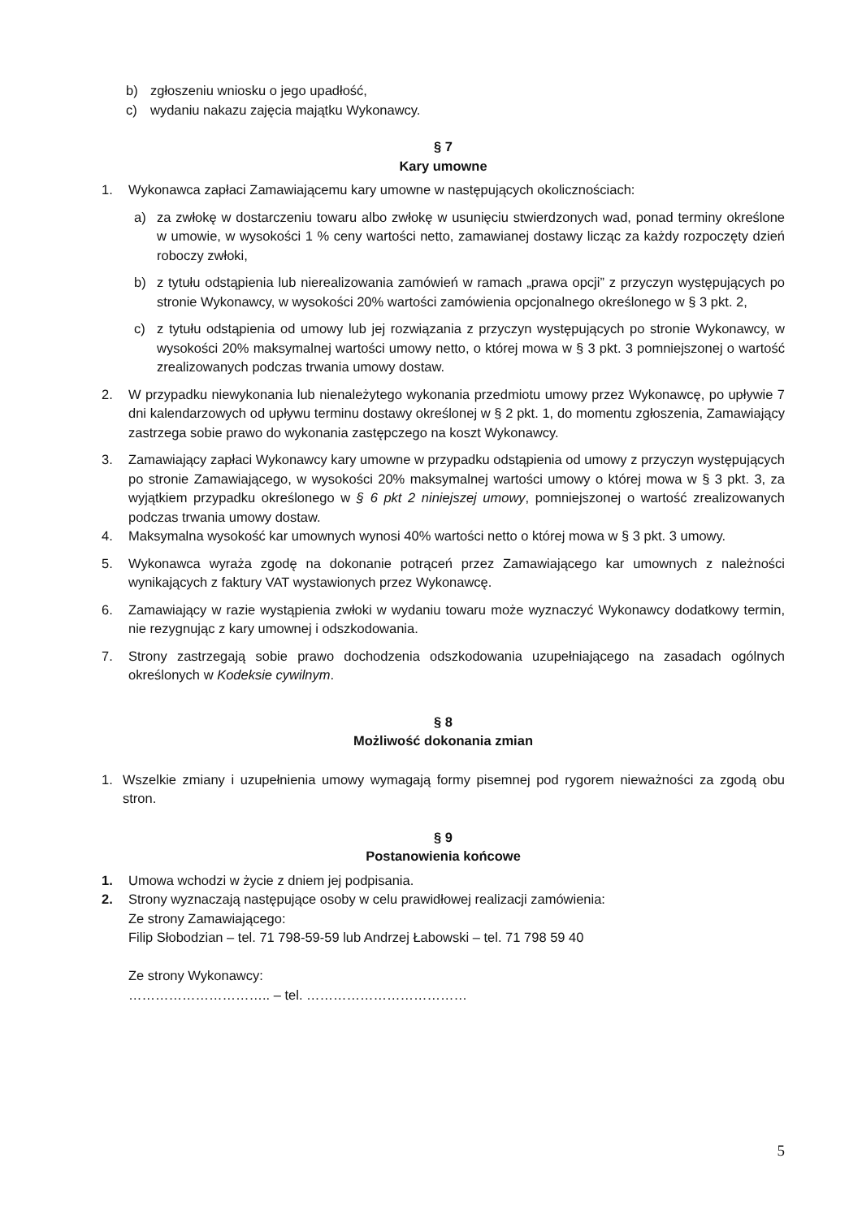b) zgłoszeniu wniosku o jego upadłość,
c) wydaniu nakazu zajęcia majątku Wykonawcy.
§ 7
Kary umowne
1. Wykonawca zapłaci Zamawiającemu kary umowne w następujących okolicznościach:
a) za zwłokę w dostarczeniu towaru albo zwłokę w usunięciu stwierdzonych wad, ponad terminy określone w umowie, w wysokości 1 % ceny wartości netto, zamawianej dostawy licząc za każdy rozpoczęty dzień roboczy zwłoki,
b) z tytułu odstąpienia lub nierealizowania zamówień w ramach „prawa opcji” z przyczyn występujących po stronie Wykonawcy, w wysokości 20% wartości zamówienia opcjonalnego określonego w § 3 pkt. 2,
c) z tytułu odstąpienia od umowy lub jej rozwiązania z przyczyn występujących po stronie Wykonawcy, w wysokości 20% maksymalnej wartości umowy netto, o której mowa w § 3 pkt. 3 pomniejszonej o wartość zrealizowanych podczas trwania umowy dostaw.
2. W przypadku niewykonania lub nienależytego wykonania przedmiotu umowy przez Wykonawcę, po upływie 7 dni kalendarzowych od upływu terminu dostawy określonej w § 2 pkt. 1, do momentu zgłoszenia, Zamawiający zastrzega sobie prawo do wykonania zastępczego na koszt Wykonawcy.
3. Zamawiający zapłaci Wykonawcy kary umowne w przypadku odstąpienia od umowy z przyczyn występujących po stronie Zamawiającego, w wysokości 20% maksymalnej wartości umowy o której mowa w § 3 pkt. 3, za wyjątkiem przypadku określonego w § 6 pkt 2 niniejszej umowy, pomniejszonej o wartość zrealizowanych podczas trwania umowy dostaw.
4. Maksymalna wysokość kar umownych wynosi 40% wartości netto o której mowa w § 3 pkt. 3 umowy.
5. Wykonawca wyraża zgodę na dokonanie potrąceń przez Zamawiającego kar umownych z należności wynikających z faktury VAT wystawionych przez Wykonawcę.
6. Zamawiający w razie wystąpienia zwłoki w wydaniu towaru może wyznaczyć Wykonawcy dodatkowy termin, nie rezygnując z kary umownej i odszkodowania.
7. Strony zastrzegają sobie prawo dochodzenia odszkodowania uzupełniającego na zasadach ogólnych określonych w Kodeksie cywilnym.
§ 8
Możliwość dokonania zmian
1. Wszelkie zmiany i uzupełnienia umowy wymagają formy pisemnej pod rygorem nieważności za zgodą obu stron.
§ 9
Postanowienia końcowe
1. Umowa wchodzi w życie z dniem jej podpisania.
2. Strony wyznaczają następujące osoby w celu prawidłowej realizacji zamówienia:
Ze strony Zamawiającego:
Filip Słobodzian – tel. 71 798-59-59 lub Andrzej Łabowski – tel. 71 798 59 40
Ze strony Wykonawcy:
………………………….. – tel. ………………………………
5